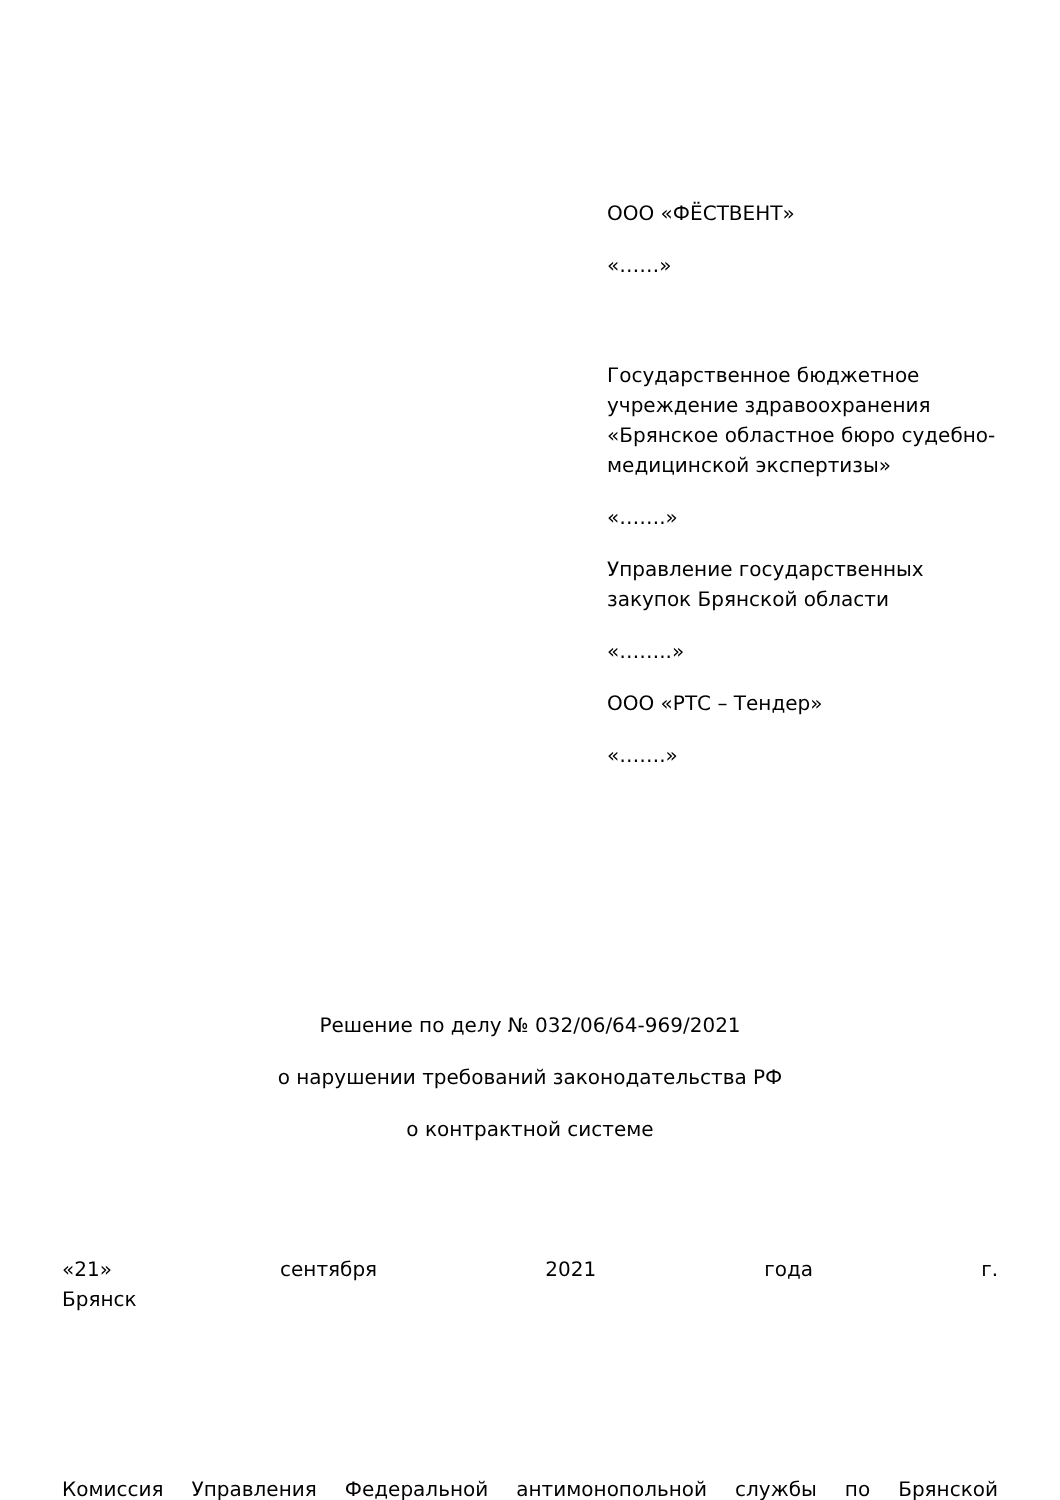ООО «ФЁСТВЕНТ»
«……»
Государственное бюджетное учреждение здравоохранения «Брянское областное бюро судебно-медицинской экспертизы»
«…….»
Управление государственных закупок Брянской области
«……..»
ООО «РТС – Тендер»
«…….»
Решение по делу № 032/06/64-969/2021
о нарушении требований законодательства РФ
о контрактной системе
«21» сентября 2021 года г.
Брянск
Комиссия Управления Федеральной антимонопольной службы по Брянской